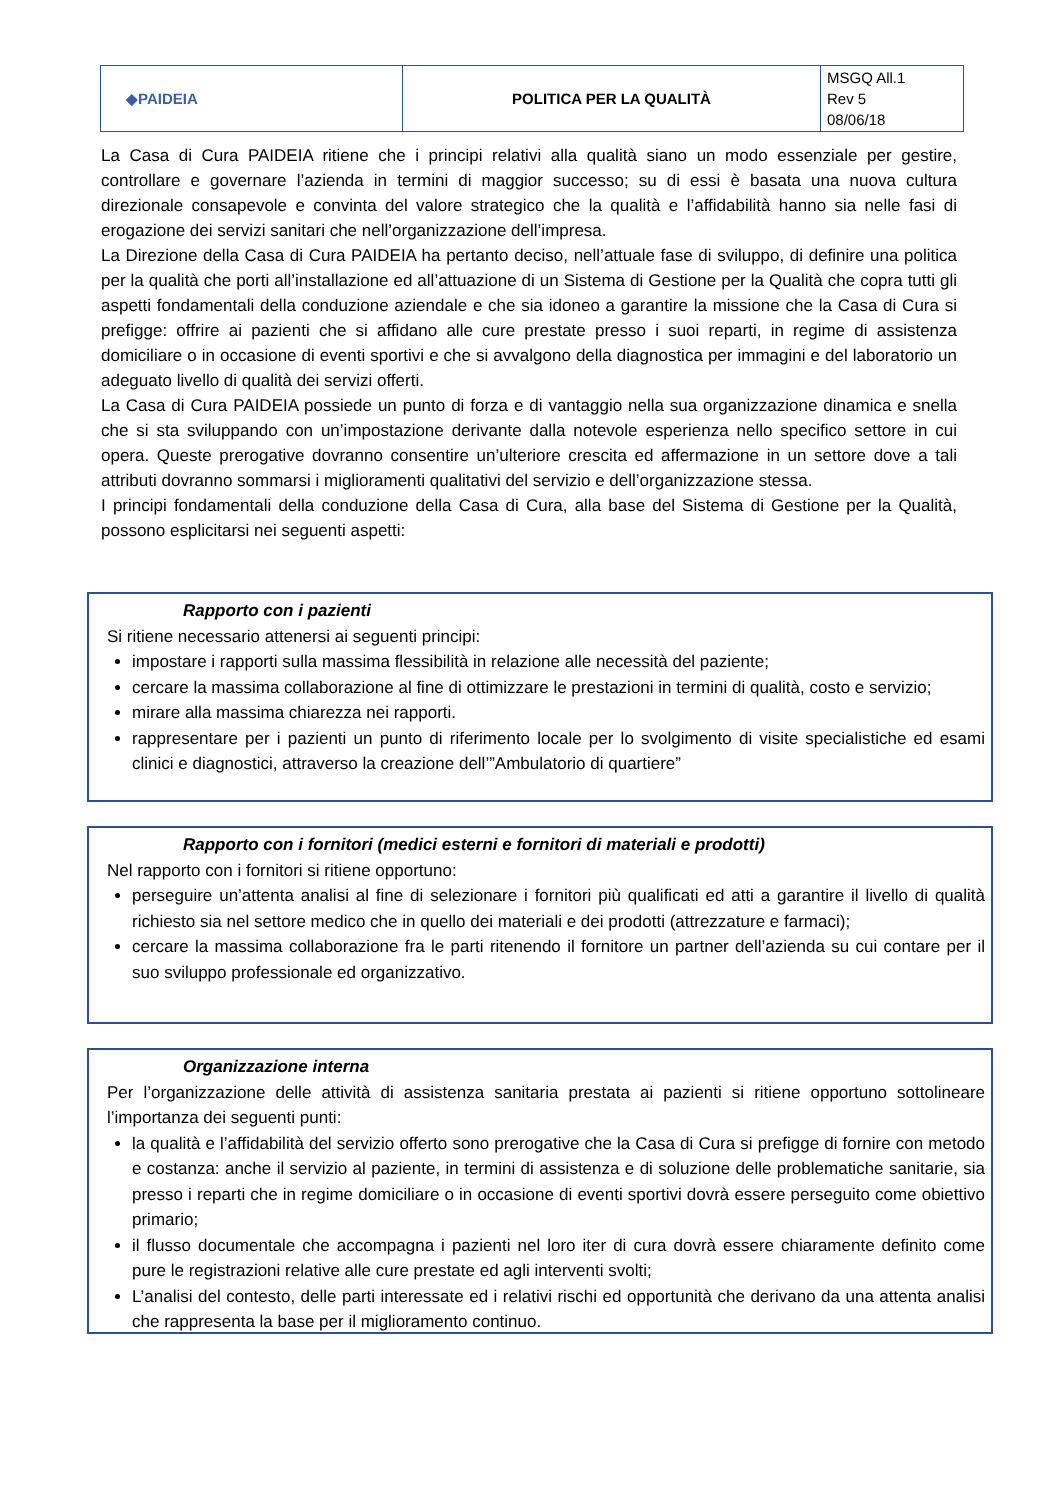| ◆PAIDEIA | POLITICA PER LA QUALITÀ | MSGQ All.1 Rev 5 08/06/18 |
La Casa di Cura PAIDEIA ritiene che i principi relativi alla qualità siano un modo essenziale per gestire, controllare e governare l’azienda in termini di maggior successo; su di essi è basata una nuova cultura direzionale consapevole e convinta del valore strategico che la qualità e l’affidabilità hanno sia nelle fasi di erogazione dei servizi sanitari che nell’organizzazione dell’impresa.
La Direzione della Casa di Cura PAIDEIA ha pertanto deciso, nell’attuale fase di sviluppo, di definire una politica per la qualità che porti all’installazione ed all’attuazione di un Sistema di Gestione per la Qualità che copra tutti gli aspetti fondamentali della conduzione aziendale e che sia idoneo a garantire la missione che la Casa di Cura si prefigge: offrire ai pazienti che si affidano alle cure prestate presso i suoi reparti, in regime di assistenza domiciliare o in occasione di eventi sportivi e che si avvalgono della diagnostica per immagini e del laboratorio un adeguato livello di qualità dei servizi offerti.
La Casa di Cura PAIDEIA possiede un punto di forza e di vantaggio nella sua organizzazione dinamica e snella che si sta sviluppando con un’impostazione derivante dalla notevole esperienza nello specifico settore in cui opera. Queste prerogative dovranno consentire un’ulteriore crescita ed affermazione in un settore dove a tali attributi dovranno sommarsi i miglioramenti qualitativi del servizio e dell’organizzazione stessa.
I principi fondamentali della conduzione della Casa di Cura, alla base del Sistema di Gestione per la Qualità, possono esplicitarsi nei seguenti aspetti:
Rapporto con i pazienti
Si ritiene necessario attenersi ai seguenti principi:
impostare i rapporti sulla massima flessibilità in relazione alle necessità del paziente;
cercare la massima collaborazione al fine di ottimizzare le prestazioni in termini di qualità, costo e servizio;
mirare alla massima chiarezza nei rapporti.
rappresentare per i pazienti un punto di riferimento locale per lo svolgimento di visite specialistiche ed esami clinici e diagnostici, attraverso la creazione dell’”Ambulatorio di quartiere”
Rapporto con i fornitori (medici esterni e fornitori di materiali e prodotti)
Nel rapporto con i fornitori si ritiene opportuno:
perseguire un’attenta analisi al fine di selezionare i fornitori più qualificati ed atti a garantire il livello di qualità richiesto sia nel settore medico che in quello dei materiali e dei prodotti (attrezzature e farmaci);
cercare la massima collaborazione fra le parti ritenendo il fornitore un partner dell’azienda su cui contare per il suo sviluppo professionale ed organizzativo.
Organizzazione interna
Per l’organizzazione delle attività di assistenza sanitaria prestata ai pazienti si ritiene opportuno sottolineare l’importanza dei seguenti punti:
la qualità e l’affidabilità del servizio offerto sono prerogative che la Casa di Cura si prefigge di fornire con metodo e costanza: anche il servizio al paziente, in termini di assistenza e di soluzione delle problematiche sanitarie, sia presso i reparti che in regime domiciliare o in occasione di eventi sportivi dovrà essere perseguito come obiettivo primario;
il flusso documentale che accompagna i pazienti nel loro iter di cura dovrà essere chiaramente definito come pure le registrazioni relative alle cure prestate ed agli interventi svolti;
L’analisi del contesto, delle parti interessate ed i relativi rischi ed opportunità che derivano da una attenta analisi che rappresenta la base per il miglioramento continuo.